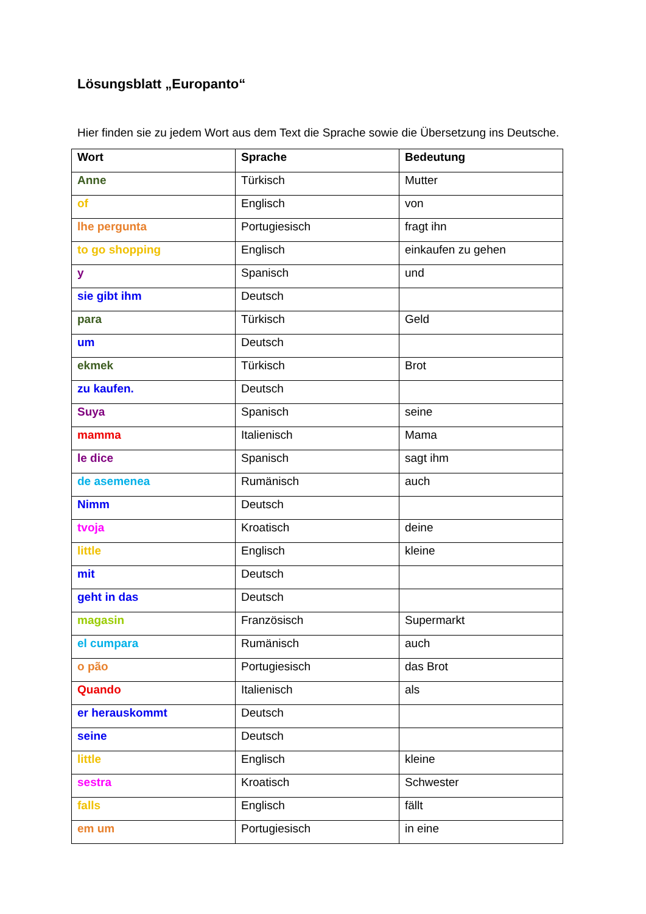Lösungsblatt „Europanto“
Hier finden sie zu jedem Wort aus dem Text die Sprache sowie die Übersetzung ins Deutsche.
| Wort | Sprache | Bedeutung |
| --- | --- | --- |
| Anne | Türkisch | Mutter |
| of | Englisch | von |
| lhe pergunta | Portugiesisch | fragt ihn |
| to go shopping | Englisch | einkaufen zu gehen |
| y | Spanisch | und |
| sie gibt ihm | Deutsch | |
| para | Türkisch | Geld |
| um | Deutsch | |
| ekmek | Türkisch | Brot |
| zu kaufen. | Deutsch | |
| Suya | Spanisch | seine |
| mamma | Italienisch | Mama |
| le dice | Spanisch | sagt ihm |
| de asemenea | Rumänisch | auch |
| Nimm | Deutsch | |
| tvoja | Kroatisch | deine |
| little | Englisch | kleine |
| mit | Deutsch | |
| geht in das | Deutsch | |
| magasin | Französisch | Supermarkt |
| el cumpara | Rumänisch | auch |
| o pão | Portugiesisch | das Brot |
| Quando | Italienisch | als |
| er herauskommt | Deutsch | |
| seine | Deutsch | |
| little | Englisch | kleine |
| sestra | Kroatisch | Schwester |
| falls | Englisch | fällt |
| em um | Portugiesisch | in eine |